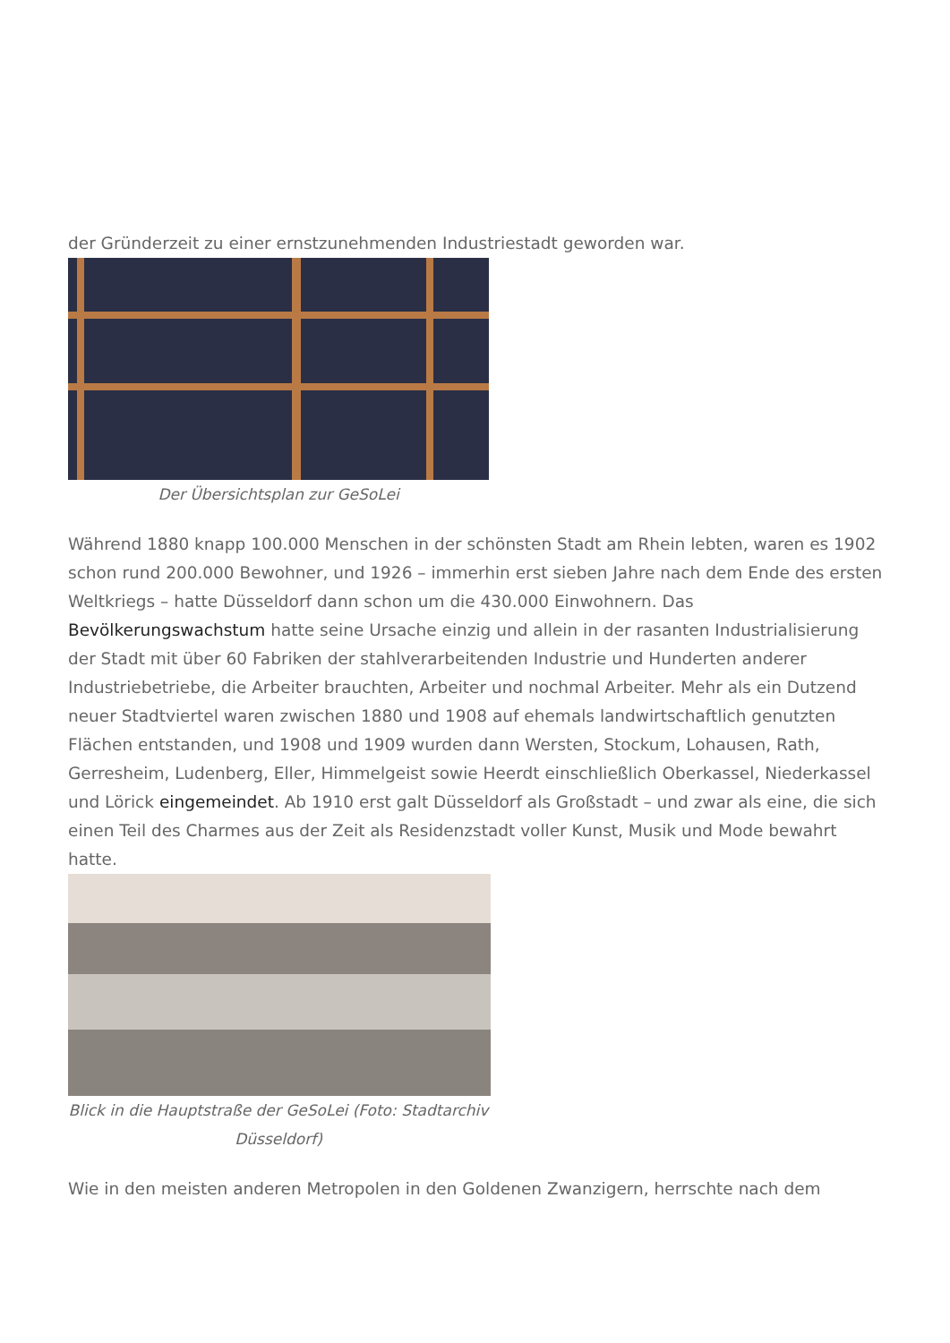der Gründerzeit zu einer ernstzunehmenden Industriestadt geworden war.
Der Übersichtsplan zur GeSoLei
Während 1880 knapp 100.000 Menschen in der schönsten Stadt am Rhein lebten, waren es 1902 schon rund 200.000 Bewohner, und 1926 – immerhin erst sieben Jahre nach dem Ende des ersten Weltkriegs – hatte Düsseldorf dann schon um die 430.000 Einwohnern. Das Bevölkerungswachstum hatte seine Ursache einzig und allein in der rasanten Industrialisierung der Stadt mit über 60 Fabriken der stahlverarbeitenden Industrie und Hunderten anderer Industriebetriebe, die Arbeiter brauchten, Arbeiter und nochmal Arbeiter. Mehr als ein Dutzend neuer Stadtviertel waren zwischen 1880 und 1908 auf ehemals landwirtschaftlich genutzten Flächen entstanden, und 1908 und 1909 wurden dann Wersten, Stockum, Lohausen, Rath, Gerresheim, Ludenberg, Eller, Himmelgeist sowie Heerdt einschließlich Oberkassel, Niederkassel und Lörick eingemeindet. Ab 1910 erst galt Düsseldorf als Großstadt – und zwar als eine, die sich einen Teil des Charmes aus der Zeit als Residenzstadt voller Kunst, Musik und Mode bewahrt hatte.
Blick in die Hauptstraße der GeSoLei (Foto: Stadtarchiv Düsseldorf)
Wie in den meisten anderen Metropolen in den Goldenen Zwanzigern, herrschte nach dem